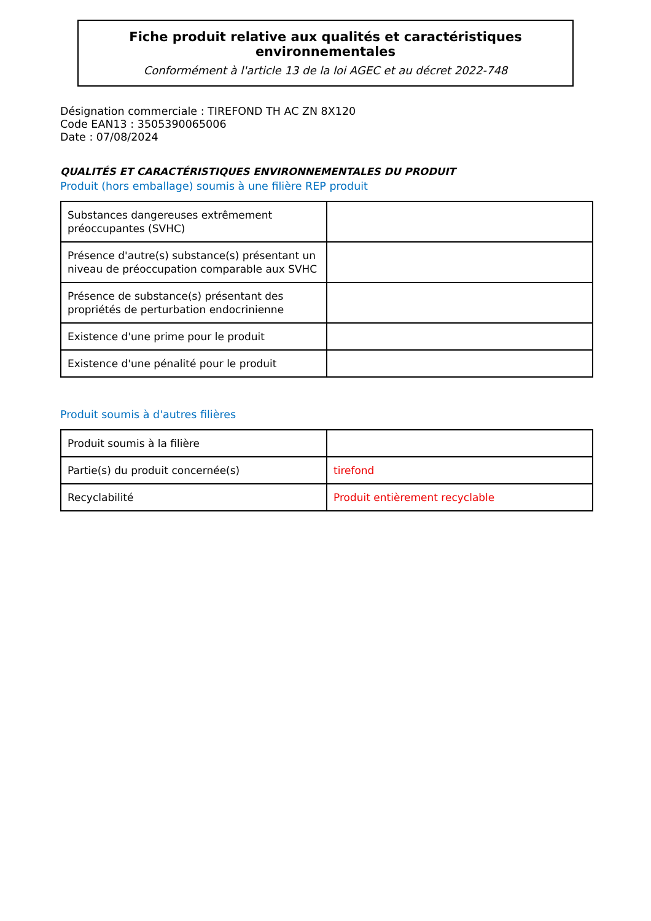Fiche produit relative aux qualités et caractéristiques environnementales
Conformément à l'article 13 de la loi AGEC et au décret 2022-748
Désignation commerciale : TIREFOND TH AC ZN 8X120
Code EAN13 : 3505390065006
Date : 07/08/2024
QUALITÉS ET CARACTÉRISTIQUES ENVIRONNEMENTALES DU PRODUIT
Produit (hors emballage) soumis à une filière REP produit
| Substances dangereuses extrêmement préoccupantes (SVHC) | |
| Présence d'autre(s) substance(s) présentant un niveau de préoccupation comparable aux SVHC | |
| Présence de substance(s) présentant des propriétés de perturbation endocrinienne | |
| Existence d'une prime pour le produit | |
| Existence d'une pénalité pour le produit | |
Produit soumis à d'autres filières
| Produit soumis à la filière | |
| Partie(s) du produit concernée(s) | tirefond |
| Recyclabilité | Produit entièrement recyclable |